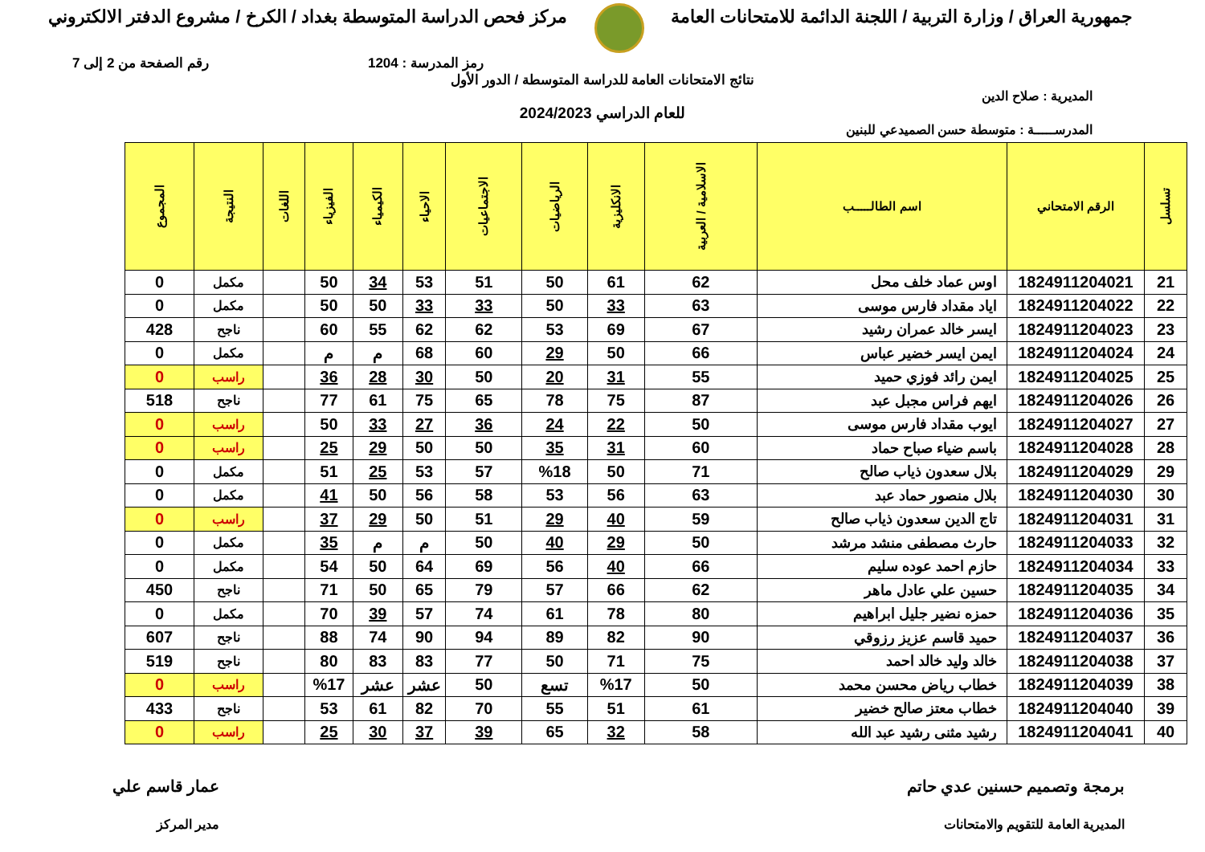جمهورية العراق / وزارة التربية / اللجنة الدائمة للامتحانات العامة
مركز فحص الدراسة المتوسطة بغداد / الكرخ / مشروع الدفتر الالكتروني
رمز المدرسة : 1204 رقم الصفحة من 2 إلى 7
نتائج الامتحانات العامة للدراسة المتوسطة / الدور الأول
المديرية : صلاح الدين
للعام الدراسي 2024/2023
المدرســـــة : متوسطة حسن الصميدعي للبنين
| تسلسل | الرقم الامتحاني | اسم الطالـــــب | الاسلامية / العربية | الانكليزية | الرياضيات | الاجتماعيات | الاحياء | الكيمياء | الفيزياء | اللغات | النتيجة | المجموع |
| --- | --- | --- | --- | --- | --- | --- | --- | --- | --- | --- | --- | --- |
| 21 | 1824911204021 | اوس عماد خلف محل | 62 | 61 | 50 | 51 | 53 | 34 | 50 | | مكمل | 0 |
| 22 | 1824911204022 | اياد مقداد فارس موسى | 63 | 33 | 50 | 33 | 33 | 50 | 50 | | مكمل | 0 |
| 23 | 1824911204023 | ايسر خالد عمران رشيد | 67 | 69 | 53 | 62 | 62 | 55 | 60 | | ناجح | 428 |
| 24 | 1824911204024 | ايمن ايسر خضير عباس | 66 | 50 | 29 | 60 | 68 | م | م | | مكمل | 0 |
| 25 | 1824911204025 | ايمن رائد فوزي حميد | 55 | 31 | 20 | 50 | 30 | 28 | 36 | | راسب | 0 |
| 26 | 1824911204026 | ايهم فراس مجبل عبد | 87 | 75 | 78 | 65 | 75 | 61 | 77 | | ناجح | 518 |
| 27 | 1824911204027 | ايوب مقداد فارس موسى | 50 | 22 | 24 | 36 | 27 | 33 | 50 | | راسب | 0 |
| 28 | 1824911204028 | باسم ضياء صباح حماد | 60 | 31 | 35 | 50 | 50 | 29 | 25 | | راسب | 0 |
| 29 | 1824911204029 | بلال سعدون ذياب صالح | 71 | 50 | %18 | 57 | 53 | 25 | 51 | | مكمل | 0 |
| 30 | 1824911204030 | بلال منصور حماد عبد | 63 | 56 | 53 | 58 | 56 | 50 | 41 | | مكمل | 0 |
| 31 | 1824911204031 | تاج الدين سعدون ذياب صالح | 59 | 40 | 29 | 51 | 50 | 29 | 37 | | راسب | 0 |
| 32 | 1824911204033 | حارث مصطفى منشد مرشد | 50 | 29 | 40 | 50 | م | م | 35 | | مكمل | 0 |
| 33 | 1824911204034 | حازم احمد عوده سليم | 66 | 40 | 56 | 69 | 64 | 50 | 54 | | مكمل | 0 |
| 34 | 1824911204035 | حسين علي عادل ماهر | 62 | 66 | 57 | 79 | 65 | 50 | 71 | | ناجح | 450 |
| 35 | 1824911204036 | حمزه نضير جليل ابراهيم | 80 | 78 | 61 | 74 | 57 | 39 | 70 | | مكمل | 0 |
| 36 | 1824911204037 | حميد قاسم عزيز رزوقي | 90 | 82 | 89 | 94 | 90 | 74 | 88 | | ناجح | 607 |
| 37 | 1824911204038 | خالد وليد خالد احمد | 75 | 71 | 50 | 77 | 83 | 83 | 80 | | ناجح | 519 |
| 38 | 1824911204039 | خطاب رياض محسن محمد | 50 | %17 | تسع | 50 | عشر | عشر | %17 | | راسب | 0 |
| 39 | 1824911204040 | خطاب معتز صالح خضير | 61 | 51 | 55 | 70 | 82 | 61 | 53 | | ناجح | 433 |
| 40 | 1824911204041 | رشيد مثنى رشيد عبد الله | 58 | 32 | 65 | 39 | 37 | 30 | 25 | | راسب | 0 |
برمجة وتصميم حسنين عدي حاتم
المديرية العامة للتقويم والامتحانات
عمار قاسم علي
مدير المركز